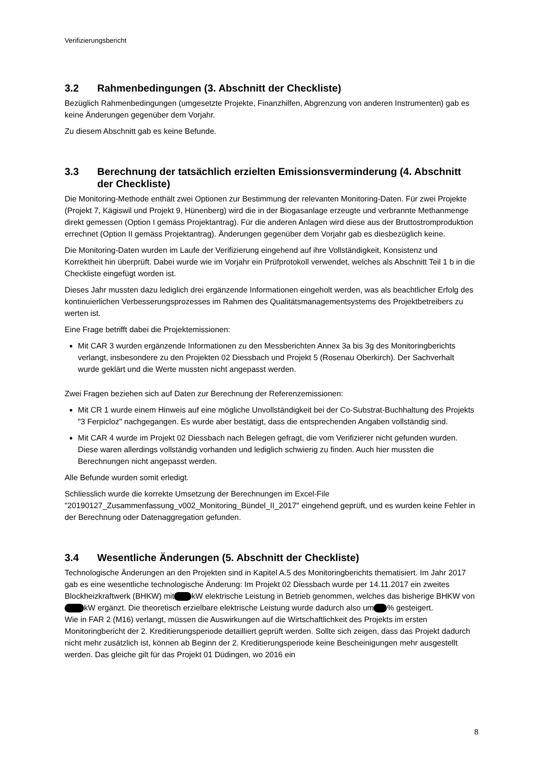Verifizierungsbericht
3.2 Rahmenbedingungen (3. Abschnitt der Checkliste)
Bezüglich Rahmenbedingungen (umgesetzte Projekte, Finanzhilfen, Abgrenzung von anderen Instrumenten) gab es keine Änderungen gegenüber dem Vorjahr.
Zu diesem Abschnitt gab es keine Befunde.
3.3 Berechnung der tatsächlich erzielten Emissionsverminderung (4. Abschnitt der Checkliste)
Die Monitoring-Methode enthält zwei Optionen zur Bestimmung der relevanten Monitoring-Daten. Für zwei Projekte (Projekt 7, Kägiswil und Projekt 9, Hünenberg) wird die in der Biogasanlage erzeugte und verbrannte Methanmenge direkt gemessen (Option I gemäss Projektantrag). Für die anderen Anlagen wird diese aus der Bruttostromproduktion errechnet (Option II gemäss Projektantrag). Änderungen gegenüber dem Vorjahr gab es diesbezüglich keine.
Die Monitoring-Daten wurden im Laufe der Verifizierung eingehend auf ihre Vollständigkeit, Konsistenz und Korrektheit hin überprüft. Dabei wurde wie im Vorjahr ein Prüfprotokoll verwendet, welches als Abschnitt Teil 1 b in die Checkliste eingefügt worden ist.
Dieses Jahr mussten dazu lediglich drei ergänzende Informationen eingeholt werden, was als beachtlicher Erfolg des kontinuierlichen Verbesserungsprozesses im Rahmen des Qualitätsmanagementsystems des Projektbetreibers zu werten ist.
Eine Frage betrifft dabei die Projektemissionen:
Mit CAR 3 wurden ergänzende Informationen zu den Messberichten Annex 3a bis 3g des Monitoringberichts verlangt, insbesondere zu den Projekten 02 Diessbach und Projekt 5 (Rosenau Oberkirch). Der Sachverhalt wurde geklärt und die Werte mussten nicht angepasst werden.
Zwei Fragen beziehen sich auf Daten zur Berechnung der Referenzemissionen:
Mit CR 1 wurde einem Hinweis auf eine mögliche Unvollständigkeit bei der Co-Substrat-Buchhaltung des Projekts "3 Ferpicloz" nachgegangen. Es wurde aber bestätigt, dass die entsprechenden Angaben vollständig sind.
Mit CAR 4 wurde im Projekt 02 Diessbach nach Belegen gefragt, die vom Verifizierer nicht gefunden wurden. Diese waren allerdings vollständig vorhanden und lediglich schwierig zu finden. Auch hier mussten die Berechnungen nicht angepasst werden.
Alle Befunde wurden somit erledigt.
Schliesslich wurde die korrekte Umsetzung der Berechnungen im Excel-File "20190127_Zusammenfassung_v002_Monitoring_Bündel_II_2017" eingehend geprüft, und es wurden keine Fehler in der Berechnung oder Datenaggregation gefunden.
3.4 Wesentliche Änderungen (5. Abschnitt der Checkliste)
Technologische Änderungen an den Projekten sind in Kapitel A.5 des Monitoringberichts thematisiert. Im Jahr 2017 gab es eine wesentliche technologische Änderung: Im Projekt 02 Diessbach wurde per 14.11.2017 ein zweites Blockheizkraftwerk (BHKW) mit kW elektrische Leistung in Betrieb genommen, welches das bisherige BHKW von kW ergänzt. Die theoretisch erzielbare elektrische Leistung wurde dadurch also um % gesteigert.
Wie in FAR 2 (M16) verlangt, müssen die Auswirkungen auf die Wirtschaftlichkeit des Projekts im ersten Monitoringbericht der 2. Kreditierungsperiode detailliert geprüft werden. Sollte sich zeigen, dass das Projekt dadurch nicht mehr zusätzlich ist, können ab Beginn der 2. Kreditierungsperiode keine Bescheinigungen mehr ausgestellt werden. Das gleiche gilt für das Projekt 01 Düdingen, wo 2016 ein
8